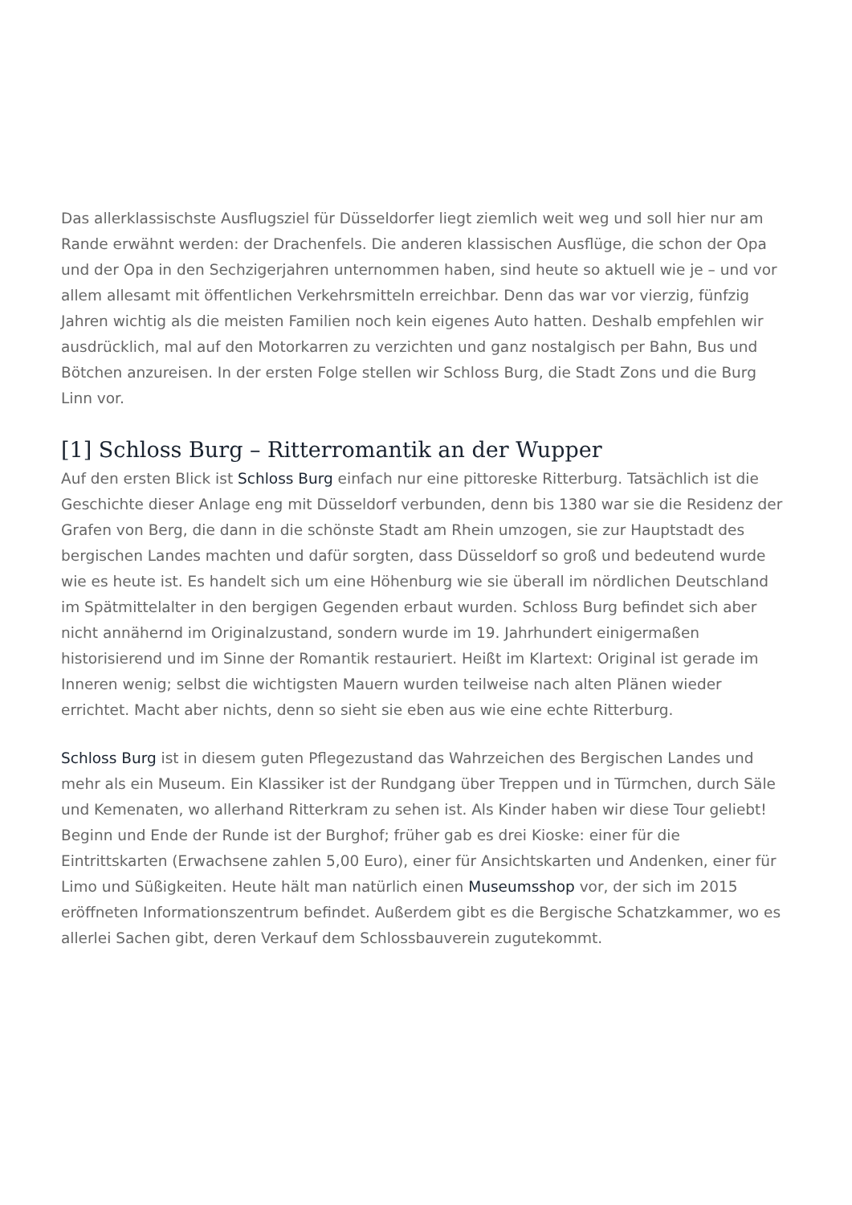Das allerklassischste Ausflugsziel für Düsseldorfer liegt ziemlich weit weg und soll hier nur am Rande erwähnt werden: der Drachenfels. Die anderen klassischen Ausflüge, die schon der Opa und der Opa in den Sechzigerjahren unternommen haben, sind heute so aktuell wie je – und vor allem allesamt mit öffentlichen Verkehrsmitteln erreichbar. Denn das war vor vierzig, fünfzig Jahren wichtig als die meisten Familien noch kein eigenes Auto hatten. Deshalb empfehlen wir ausdrücklich, mal auf den Motorkarren zu verzichten und ganz nostalgisch per Bahn, Bus und Bötchen anzureisen. In der ersten Folge stellen wir Schloss Burg, die Stadt Zons und die Burg Linn vor.
[1] Schloss Burg – Ritterromantik an der Wupper
Auf den ersten Blick ist Schloss Burg einfach nur eine pittoreske Ritterburg. Tatsächlich ist die Geschichte dieser Anlage eng mit Düsseldorf verbunden, denn bis 1380 war sie die Residenz der Grafen von Berg, die dann in die schönste Stadt am Rhein umzogen, sie zur Hauptstadt des bergischen Landes machten und dafür sorgten, dass Düsseldorf so groß und bedeutend wurde wie es heute ist. Es handelt sich um eine Höhenburg wie sie überall im nördlichen Deutschland im Spätmittelalter in den bergigen Gegenden erbaut wurden. Schloss Burg befindet sich aber nicht annähernd im Originalzustand, sondern wurde im 19. Jahrhundert einigermaßen historisierend und im Sinne der Romantik restauriert. Heißt im Klartext: Original ist gerade im Inneren wenig; selbst die wichtigsten Mauern wurden teilweise nach alten Plänen wieder errichtet. Macht aber nichts, denn so sieht sie eben aus wie eine echte Ritterburg.
Schloss Burg ist in diesem guten Pflegezustand das Wahrzeichen des Bergischen Landes und mehr als ein Museum. Ein Klassiker ist der Rundgang über Treppen und in Türmchen, durch Säle und Kemenaten, wo allerhand Ritterkram zu sehen ist. Als Kinder haben wir diese Tour geliebt! Beginn und Ende der Runde ist der Burghof; früher gab es drei Kioske: einer für die Eintrittskarten (Erwachsene zahlen 5,00 Euro), einer für Ansichtskarten und Andenken, einer für Limo und Süßigkeiten. Heute hält man natürlich einen Museumsshop vor, der sich im 2015 eröffneten Informationszentrum befindet. Außerdem gibt es die Bergische Schatzkammer, wo es allerlei Sachen gibt, deren Verkauf dem Schlossbauverein zugutekommt.